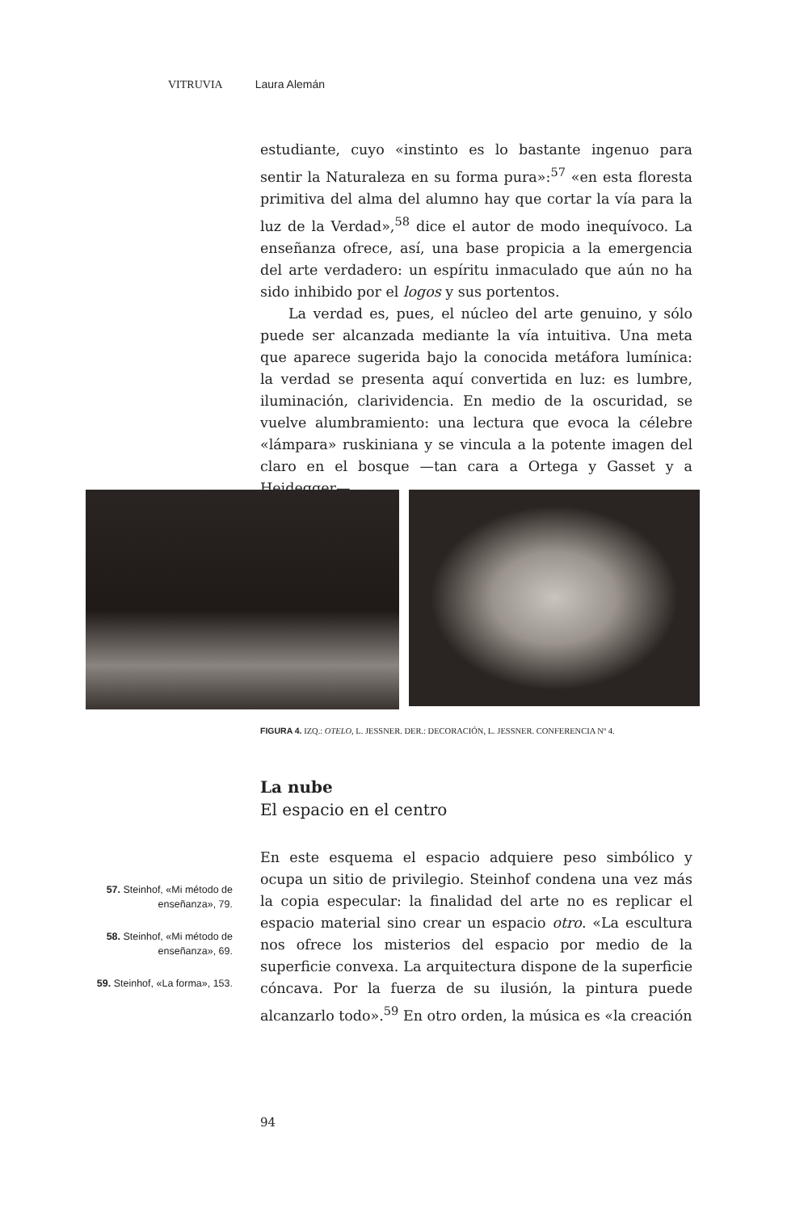VITRUVIA Laura Alemán
estudiante, cuyo «instinto es lo bastante ingenuo para sentir la Naturaleza en su forma pura»:<sup>57</sup> «en esta floresta primitiva del alma del alumno hay que cortar la vía para la luz de la Verdad»,<sup>58</sup> dice el autor de modo inequívoco. La enseñanza ofrece, así, una base propicia a la emergencia del arte verdadero: un espíritu inmaculado que aún no ha sido inhibido por el logos y sus portentos.
La verdad es, pues, el núcleo del arte genuino, y sólo puede ser alcanzada mediante la vía intuitiva. Una meta que aparece sugerida bajo la conocida metáfora lumínica: la verdad se presenta aquí convertida en luz: es lumbre, iluminación, clarividencia. En medio de la oscuridad, se vuelve alumbramiento: una lectura que evoca la célebre «lámpara» ruskiniana y se vincula a la potente imagen del claro en el bosque —tan cara a Ortega y Gasset y a Heidegger—.
FIGURA 4. IZQ.: OTELO, L. JESSNER. DER.: DECORACIÓN, L. JESSNER. CONFERENCIA Nº 4.
La nube
El espacio en el centro
En este esquema el espacio adquiere peso simbólico y ocupa un sitio de privilegio. Steinhof condena una vez más la copia especular: la finalidad del arte no es replicar el espacio material sino crear un espacio otro. «La escultura nos ofrece los misterios del espacio por medio de la superficie convexa. La arquitectura dispone de la superficie cóncava. Por la fuerza de su ilusión, la pintura puede alcanzarlo todo».<sup>59</sup> En otro orden, la música es «la creación
57. Steinhof, «Mi método de enseñanza», 79.
58. Steinhof, «Mi método de enseñanza», 69.
59. Steinhof, «La forma», 153.
94